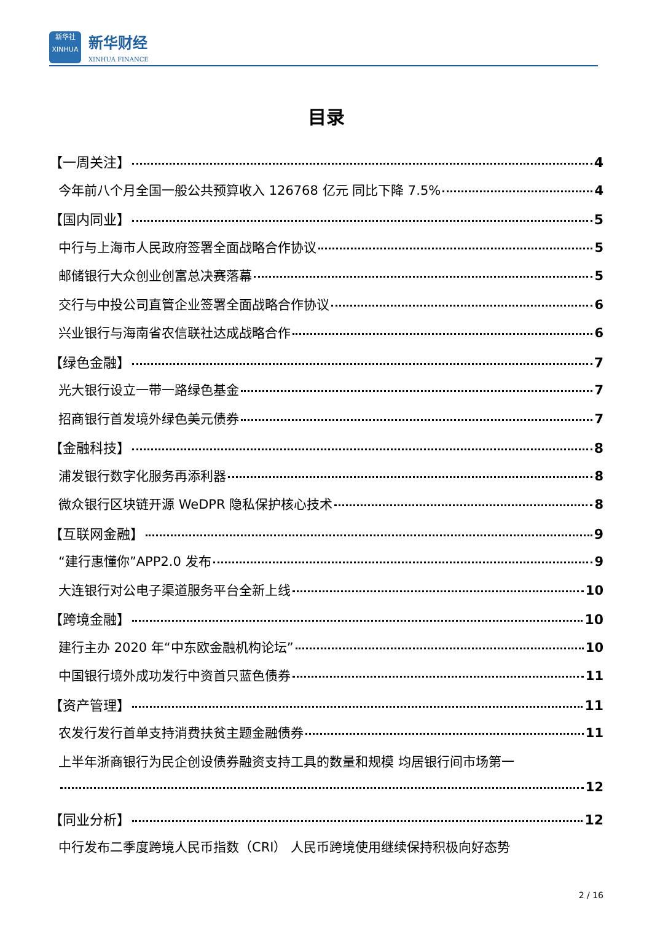新华社
XINHUA
新华财经
XINHUA FINANCE
目录
【一周关注】 4
今年前八个月全国一般公共预算收入 126768 亿元 同比下降 7.5% 4
【国内同业】 5
中行与上海市人民政府签署全面战略合作协议 5
邮储银行大众创业创富总决赛落幕 5
交行与中投公司直管企业签署全面战略合作协议 6
兴业银行与海南省农信联社达成战略合作 6
【绿色金融】 7
光大银行设立一带一路绿色基金 7
招商银行首发境外绿色美元债券 7
【金融科技】 8
浦发银行数字化服务再添利器 8
微众银行区块链开源 WeDPR 隐私保护核心技术 8
【互联网金融】 9
“建行惠懂你”APP2.0 发布 9
大连银行对公电子渠道服务平台全新上线 10
【跨境金融】 10
建行主办 2020 年“中东欧金融机构论坛” 10
中国银行境外成功发行中资首只蓝色债券 11
【资产管理】 11
农发行发行首单支持消费扶贫主题金融债券 11
上半年浙商银行为民企创设债券融资支持工具的数量和规模 均居银行间市场第一
12
【同业分析】 12
中行发布二季度跨境人民币指数（CRI） 人民币跨境使用继续保持积极向好态势
2 / 16